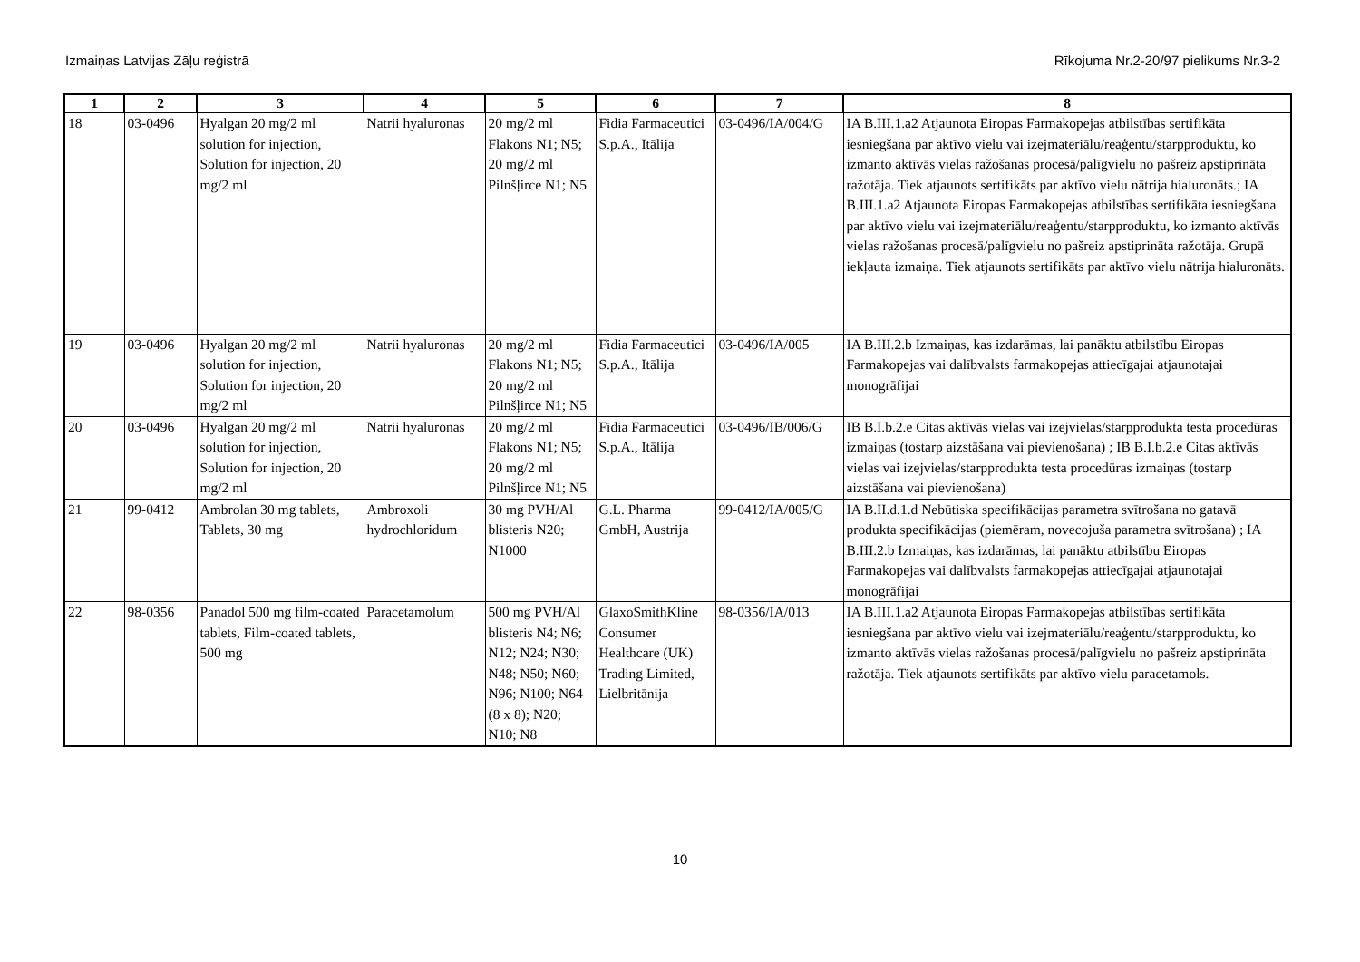Izmaiņas Latvijas Zāļu reģistrā Rīkojuma Nr.2-20/97 pielikums Nr.3-2
| 1 | 2 | 3 | 4 | 5 | 6 | 7 | 8 |
| --- | --- | --- | --- | --- | --- | --- | --- |
| 18 | 03-0496 | Hyalgan 20 mg/2 ml solution for injection, Solution for injection, 20 mg/2 ml | Natrii hyaluronas | 20 mg/2 ml Flakons N1; N5; 20 mg/2 ml Pilnšļirce N1; N5 | Fidia Farmaceutici S.p.A., Itālija | 03-0496/IA/004/G | IA B.III.1.a2 Atjaunota Eiropas Farmakopejas atbilstības sertifikāta iesniegšana par aktīvo vielu vai izejmateriālu/reaģentu/starpproduktu, ko izmanto aktīvās vielas ražošanas procesā/palīgvielu no pašreiz apstiprināta ražotāja. Tiek atjaunots sertifikāts par aktīvo vielu nātrija hialuronāts.; IA B.III.1.a2 Atjaunota Eiropas Farmakopejas atbilstības sertifikāta iesniegšana par aktīvo vielu vai izejmateriālu/reaģentu/starpproduktu, ko izmanto aktīvās vielas ražošanas procesā/palīgvielu no pašreiz apstiprināta ražotāja. Grupā iekļauta izmaiņa. Tiek atjaunots sertifikāts par aktīvo vielu nātrija hialuronāts. |
| 19 | 03-0496 | Hyalgan 20 mg/2 ml solution for injection, Solution for injection, 20 mg/2 ml | Natrii hyaluronas | 20 mg/2 ml Flakons N1; N5; 20 mg/2 ml Pilnšļirce N1; N5 | Fidia Farmaceutici S.p.A., Itālija | 03-0496/IA/005 | IA B.III.2.b Izmaiņas, kas izdarāmas, lai panāktu atbilstību Eiropas Farmakopejas vai dalībvalsts farmakopejas attiecīgajai atjaunotajai monogrāfijai |
| 20 | 03-0496 | Hyalgan 20 mg/2 ml solution for injection, Solution for injection, 20 mg/2 ml | Natrii hyaluronas | 20 mg/2 ml Flakons N1; N5; 20 mg/2 ml Pilnšļirce N1; N5 | Fidia Farmaceutici S.p.A., Itālija | 03-0496/IB/006/G | IB B.I.b.2.e Citas aktīvās vielas vai izejvielas/starpprodukta testa procedūras izmaiņas (tostarp aizstāšana vai pievienošana) ; IB B.I.b.2.e Citas aktīvās vielas vai izejvielas/starpprodukta testa procedūras izmaiņas (tostarp aizstāšana vai pievienošana) |
| 21 | 99-0412 | Ambrolan 30 mg tablets, Tablets, 30 mg | Ambroxoli hydrochloridum | 30 mg PVH/Al blisteris N20; N1000 | G.L. Pharma GmbH, Austrija | 99-0412/IA/005/G | IA B.II.d.1.d Nebūtiska specifikācijas parametra svītrošana no gatavā produkta specifikācijas (piemēram, novecojuša parametra svītrošana) ; IA B.III.2.b Izmaiņas, kas izdarāmas, lai panāktu atbilstību Eiropas Farmakopejas vai dalībvalsts farmakopejas attiecīgajai atjaunotajai monogrāfijai |
| 22 | 98-0356 | Panadol 500 mg film-coated tablets, Film-coated tablets, 500 mg | Paracetamolum | 500 mg PVH/Al blisteris N4; N6; N12; N24; N30; N48; N50; N60; N96; N100; N64 (8 x 8); N20; N10; N8 | GlaxoSmithKline Consumer Healthcare (UK) Trading Limited, Lielbritānija | 98-0356/IA/013 | IA B.III.1.a2 Atjaunota Eiropas Farmakopejas atbilstības sertifikāta iesniegšana par aktīvo vielu vai izejmateriālu/reaģentu/starpproduktu, ko izmanto aktīvās vielas ražošanas procesā/palīgvielu no pašreiz apstiprināta ražotāja. Tiek atjaunots sertifikāts par aktīvo vielu paracetamols. |
10